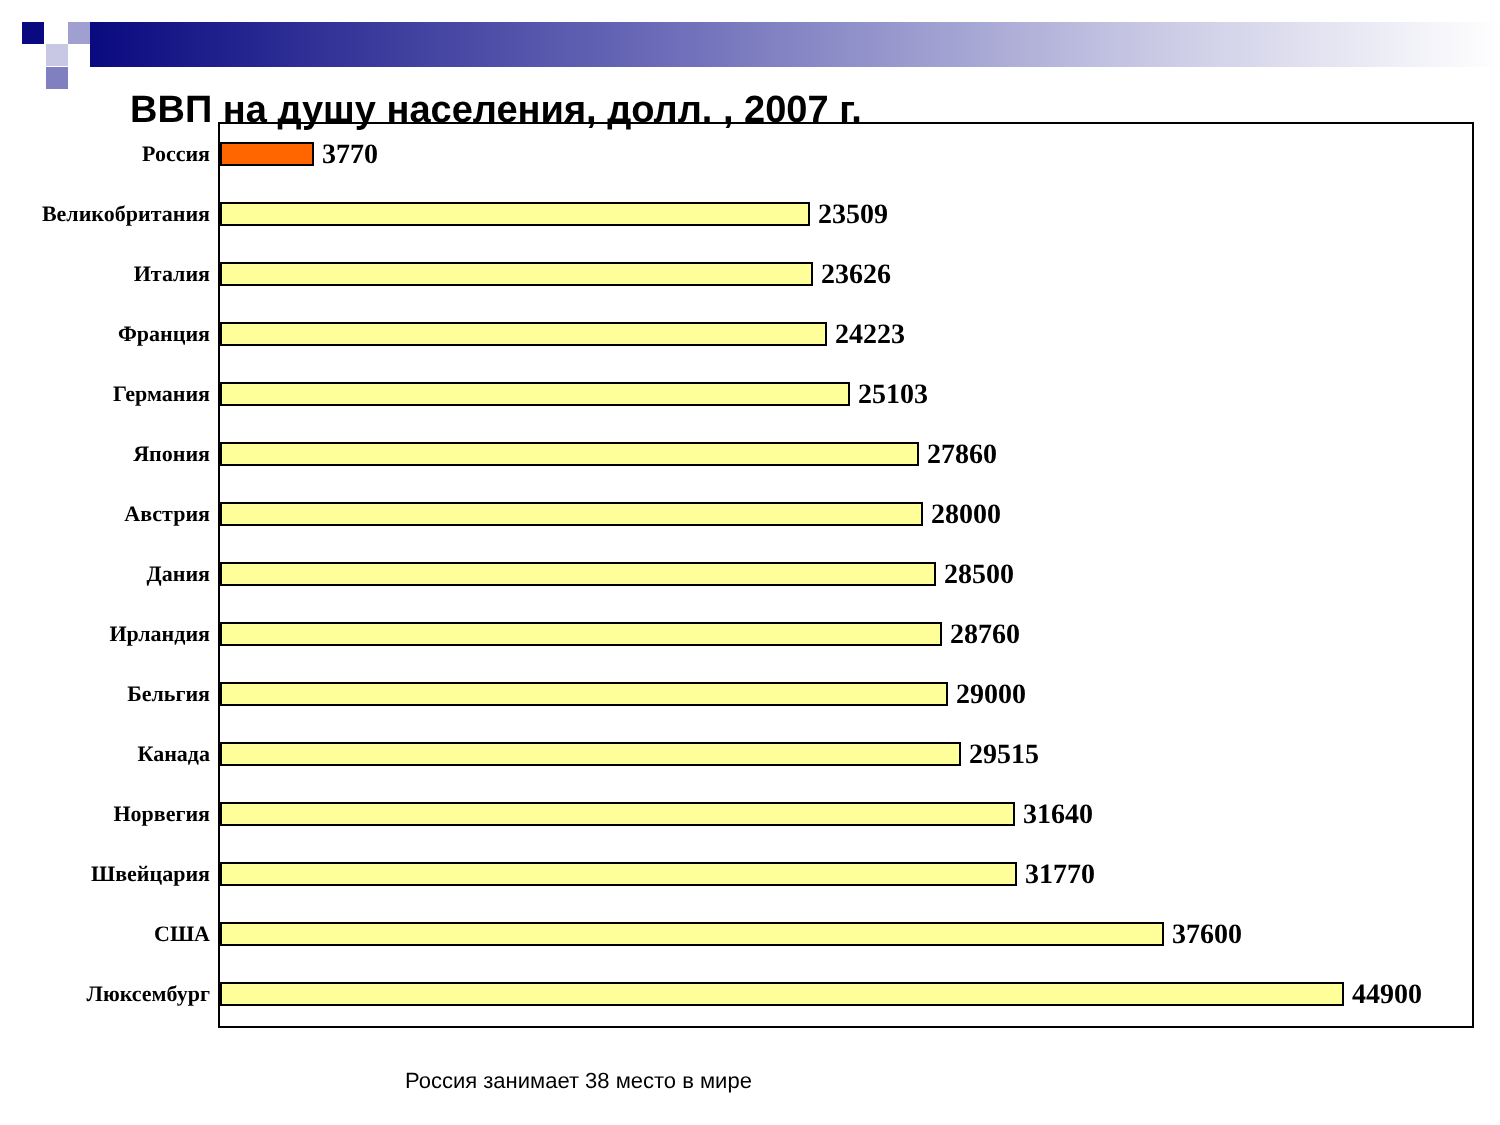ВВП на душу населения, долл. , 2007 г.
Россия
3770
Великобритания
23509
Италия
23626
Франция
24223
Германия
25103
Япония
27860
Австрия
28000
Дания
28500
Ирландия
28760
Бельгия
29000
Канада
29515
Норвегия
31640
Швейцария
31770
США
37600
Люксембург
44900
Россия занимает 38 место в мире